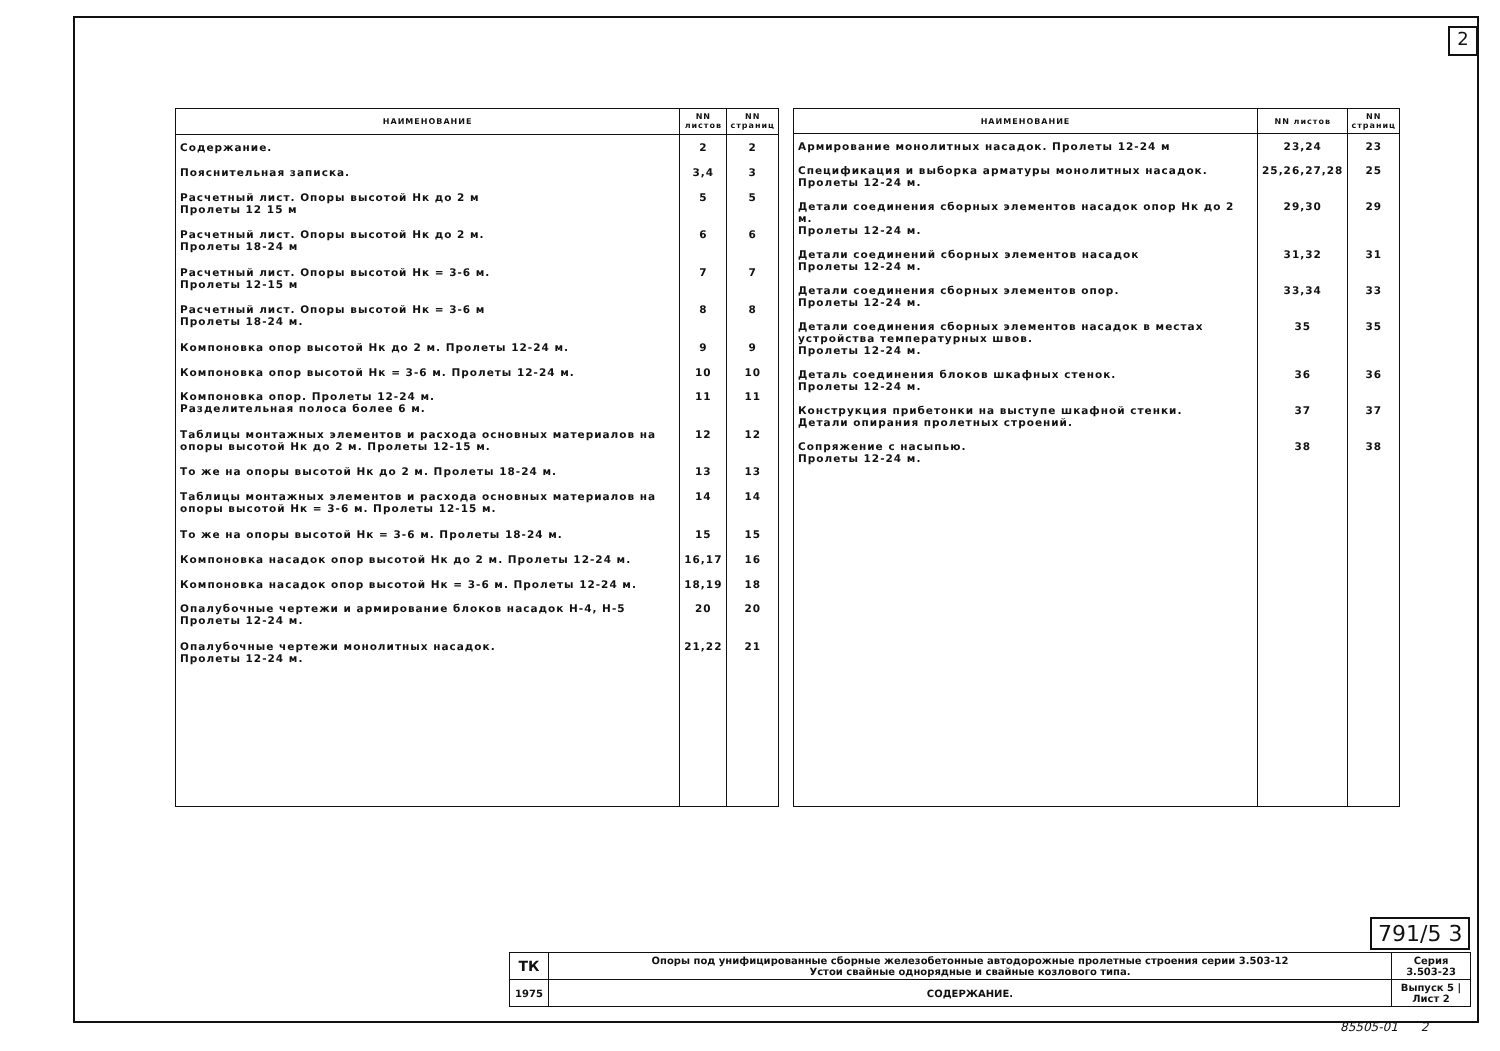2
| НАИМЕНОВАНИЕ | NN листов | NN страниц |
| --- | --- | --- |
| Содержание. | 2 | 2 |
| Пояснительная записка. | 3,4 | 3 |
| Расчетный лист. Опоры высотой Нк до 2 м Пролеты 12 15 м | 5 | 5 |
| Расчетный лист. Опоры высотой Нк до 2 м. Пролеты 18-24 м | 6 | 6 |
| Расчетный лист. Опоры высотой Нк = 3-6 м. Пролеты 12-15 м | 7 | 7 |
| Расчетный лист. Опоры высотой Нк = 3-6 м Пролеты 18-24 м. | 8 | 8 |
| Компоновка опор высотой Нк до 2 м. Пролеты 12-24 м. | 9 | 9 |
| Компоновка опор высотой Нк = 3-6 м. Пролеты 12-24 м. | 10 | 10 |
| Компоновка опор. Пролеты 12-24 м. Разделительная полоса более 6 м. | 11 | 11 |
| Таблицы монтажных элементов и расхода основных материалов на опоры высотой Нк до 2 м. Пролеты 12-15 м. | 12 | 12 |
| То же на опоры высотой Нк до 2 м. Пролеты 18-24 м. | 13 | 13 |
| Таблицы монтажных элементов и расхода основных материалов на опоры высотой Нк = 3-6 м. Пролеты 12-15 м. | 14 | 14 |
| То же на опоры высотой Нк = 3-6 м. Пролеты 18-24 м. | 15 | 15 |
| Компоновка насадок опор высотой Нк до 2 м. Пролеты 12-24 м. | 16,17 | 16 |
| Компоновка насадок опор высотой Нк = 3-6 м. Пролеты 12-24 м. | 18,19 | 18 |
| Опалубочные чертежи и армирование блоков насадок Н-4, Н-5 Пролеты 12-24 м. | 20 | 20 |
| Опалубочные чертежи монолитных насадок. Пролеты 12-24 м. | 21,22 | 21 |
| НАИМЕНОВАНИЕ | NN листов | NN страниц |
| --- | --- | --- |
| Армирование монолитных насадок. Пролеты 12-24 м | 23,24 | 23 |
| Спецификация и выборка арматуры монолитных насадок. Пролеты 12-24 м. | 25,26,27,28 | 25 |
| Детали соединения сборных элементов насадок опор Нк до 2 м. Пролеты 12-24 м. | 29,30 | 29 |
| Детали соединений сборных элементов насадок Пролеты 12-24 м. | 31,32 | 31 |
| Детали соединения сборных элементов опор. Пролеты 12-24 м. | 33,34 | 33 |
| Детали соединения сборных элементов насадок в местах устройства температурных швов. Пролеты 12-24 м. | 35 | 35 |
| Деталь соединения блоков шкафных стенок. Пролеты 12-24 м. | 36 | 36 |
| Конструкция прибетонки на выступе шкафной стенки. Детали опирания пролетных строений. | 37 | 37 |
| Сопряжение с насыпью. Пролеты 12-24 м. | 38 | 38 |
791/5 3
| ТК | Опоры под унифицированные сборные железобетонные автодорожные пролетные строения серии 3.503-12 Устои свайные однорядные и свайные козлового типа. | Серия 3.503-23 |
| 1975 | СОДЕРЖАНИЕ. | Выпуск 5 / Лист 2 |
85505-01 2